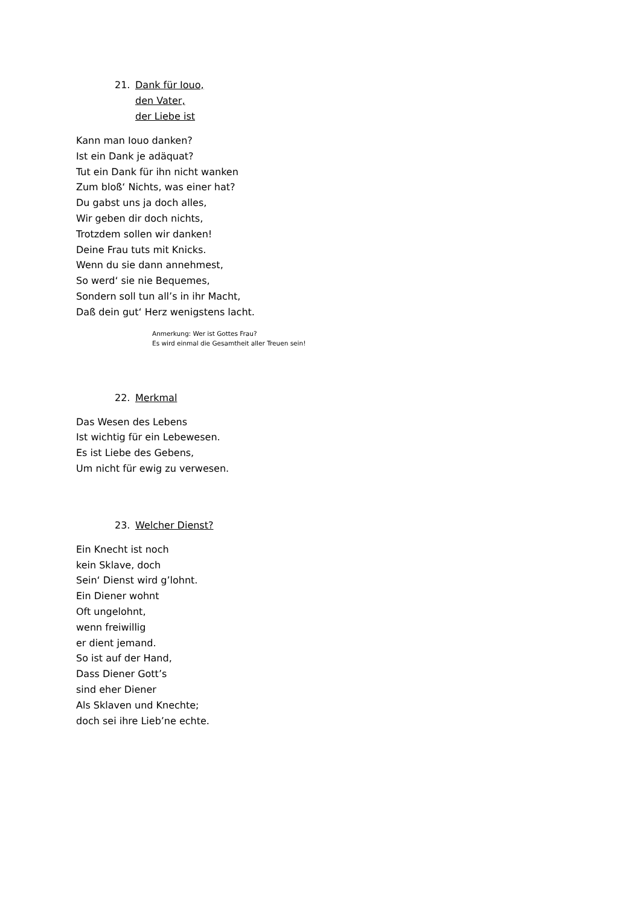21. Dank für Iouo,
den Vater,
der Liebe ist
Kann man Iouo danken?
Ist ein Dank je adäquat?
Tut ein Dank für ihn nicht wanken
Zum bloß‘ Nichts, was einer hat?
Du gabst uns ja doch alles,
Wir geben dir doch nichts,
Trotzdem sollen wir danken!
Deine Frau tuts mit Knicks.
Wenn du sie dann annehmest,
So werd‘ sie nie Bequemes,
Sondern soll tun all’s in ihr Macht,
Daß dein gut‘ Herz wenigstens lacht.
Anmerkung: Wer ist Gottes Frau?
Es wird einmal die Gesamtheit aller Treuen sein!
22. Merkmal
Das Wesen des Lebens
Ist wichtig für ein Lebewesen.
Es ist Liebe des Gebens,
Um nicht für ewig zu verwesen.
23. Welcher Dienst?
Ein Knecht ist noch
kein Sklave, doch
Sein‘ Dienst wird g’lohnt.
Ein Diener wohnt
Oft ungelohnt,
wenn freiwillig
er dient jemand.
So ist auf der Hand,
Dass Diener Gott’s
sind eher Diener
Als Sklaven und Knechte;
doch sei ihre Lieb’ne echte.